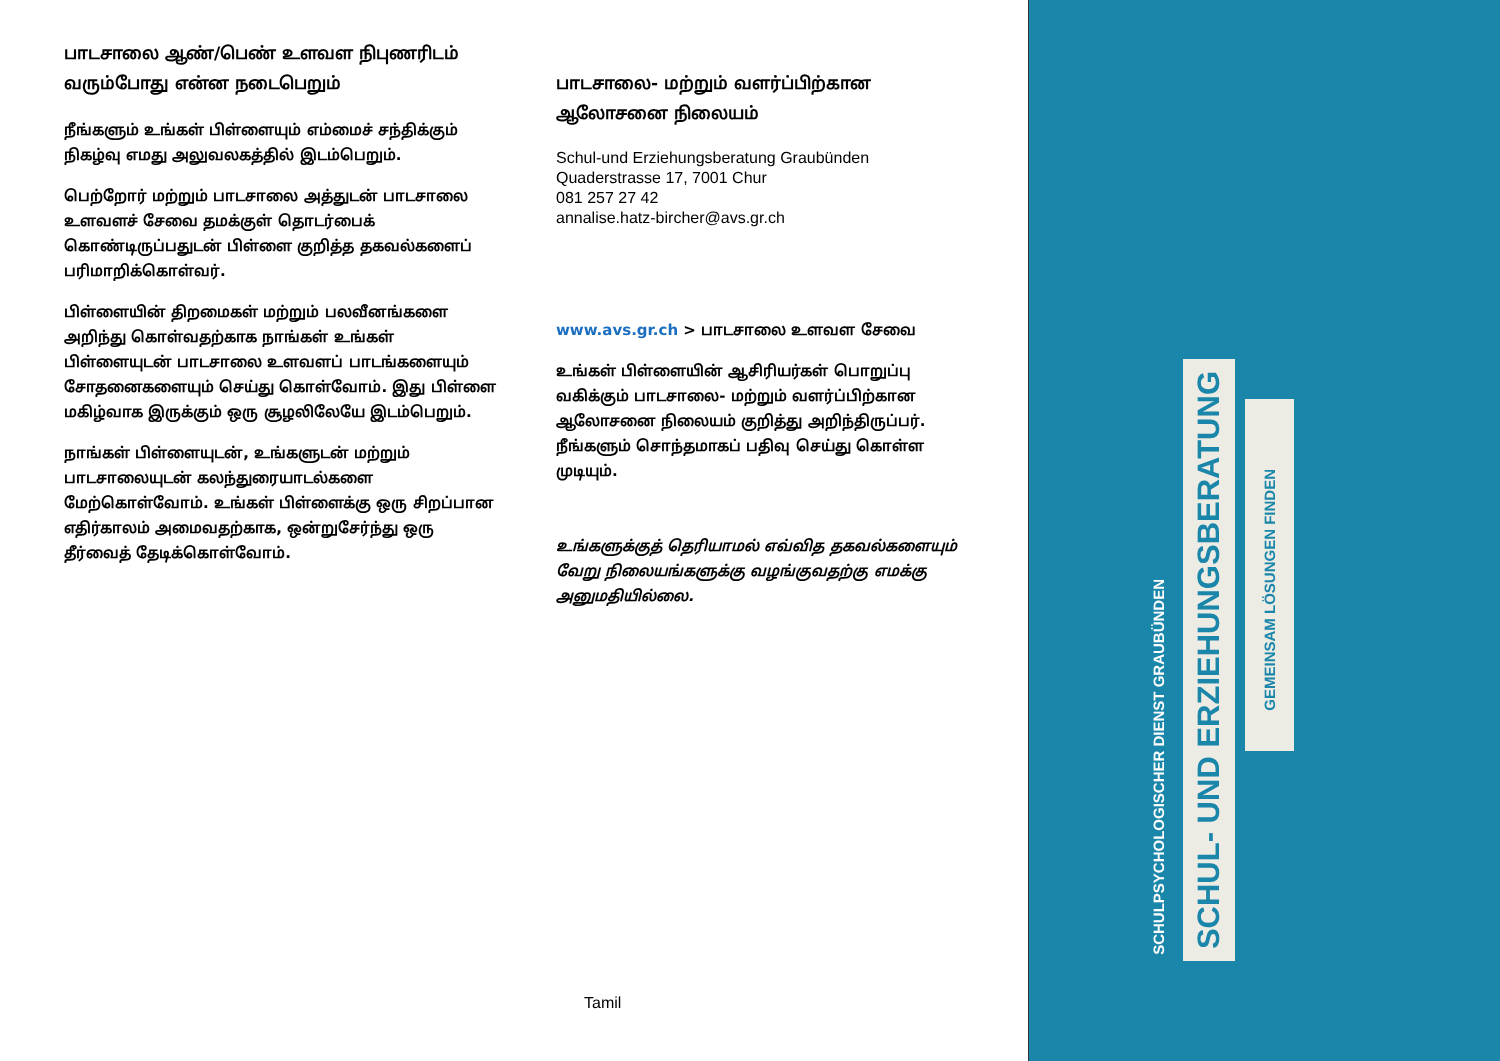பாடசாலை ஆண்/பெண் உளவள நிபுணரிடம் வரும்போது என்ன நடைபெறும்
நீங்களும் உங்கள் பிள்ளையும் எம்மைச் சந்திக்கும் நிகழ்வு எமது அலுவலகத்தில் இடம்பெறும்.
பெற்றோர் மற்றும் பாடசாலை அத்துடன் பாடசாலை உளவளச் சேவை தமக்குள் தொடர்பைக் கொண்டிருப்பதுடன் பிள்ளை குறித்த தகவல்களைப் பரிமாறிக்கொள்வர்.
பிள்ளையின் திறமைகள் மற்றும் பலவீனங்களை அறிந்து கொள்வதற்காக நாங்கள் உங்கள் பிள்ளையுடன் பாடசாலை உளவளப் பாடங்களையும் சோதனைகளையும் செய்து கொள்வோம். இது பிள்ளை மகிழ்வாக இருக்கும் ஒரு சூழலிலேயே இடம்பெறும்.
நாங்கள் பிள்ளையுடன், உங்களுடன் மற்றும் பாடசாலையுடன் கலந்துரையாடல்களை மேற்கொள்வோம். உங்கள் பிள்ளைக்கு ஒரு சிறப்பான எதிர்காலம் அமைவதற்காக, ஒன்றுசேர்ந்து ஒரு தீர்வைத் தேடிக்கொள்வோம்.
பாடசாலை- மற்றும் வளர்ப்பிற்கான ஆலோசனை நிலையம்
Schul-und Erziehungsberatung Graubünden
Quaderstrasse 17, 7001 Chur
081 257 27 42
annalise.hatz-bircher@avs.gr.ch
www.avs.gr.ch > பாடசாலை உளவள சேவை
உங்கள் பிள்ளையின் ஆசிரியர்கள் பொறுப்பு வகிக்கும் பாடசாலை- மற்றும் வளர்ப்பிற்கான ஆலோசனை நிலையம் குறித்து அறிந்திருப்பர். நீங்களும் சொந்தமாகப் பதிவு செய்து கொள்ள முடியும்.
உங்களுக்குத் தெரியாமல் எவ்வித தகவல்களையும் வேறு நிலையங்களுக்கு வழங்குவதற்கு எமக்கு அனுமதியில்லை.
Tamil
SCHULPSYCHOLOGISCHER DIENST GRAUBÜNDEN
SCHUL- UND ERZIEHUNGSBERATUNG
GEMEINSAM LÖSUNGEN FINDEN